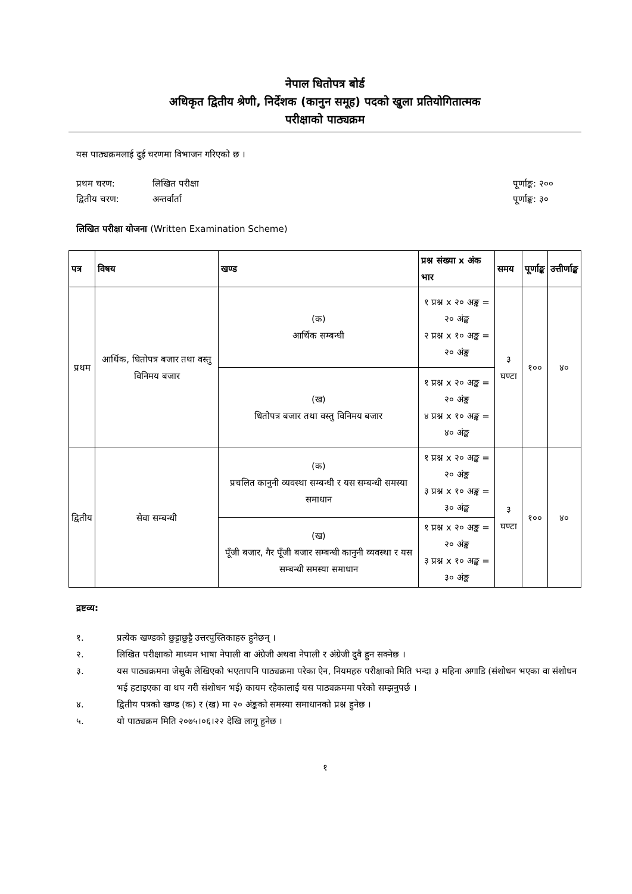नेपाल धितोपत्र बोर्ड
अधिकृत द्वितीय श्रेणी, निर्देशक (कानुन समूह) पदको खुला प्रतियोगितात्मक
परीक्षाको पाठ्यक्रम
यस पाठ्यक्रमलाई दुई चरणमा विभाजन गरिएको छ ।
प्रथम चरण: लिखित परीक्षा पूर्णाङ्क: २००
द्वितीय चरण: अन्तर्वार्ता पूर्णाङ्क: ३०
लिखित परीक्षा योजना (Written Examination Scheme)
| पत्र | विषय | खण्ड | प्रश्न संख्या x अंक भार | समय | पूर्णाङ्क | उत्तीर्णाङ्क |
| --- | --- | --- | --- | --- | --- | --- |
| प्रथम | आर्थिक, धितोपत्र बजार तथा वस्तु विनिमय बजार | (क) आर्थिक सम्बन्धी | १ प्रश्न x २० अङ्क = २० अंङ्क २ प्रश्न x १० अङ्क = २० अंङ्क | ३ घण्टा | १०० | ४० |
| | | (ख) धितोपत्र बजार तथा वस्तु विनिमय बजार | १ प्रश्न x २० अङ्क = २० अंङ्क ४ प्रश्न x १० अङ्क = ४० अंङ्क | | | |
| द्वितीय | सेवा सम्बन्धी | (क) प्रचलित कानुनी व्यवस्था सम्बन्धी र यस सम्बन्धी समस्या समाधान | १ प्रश्न x २० अङ्क = २० अंङ्क ३ प्रश्न x १० अङ्क = ३० अंङ्क | ३ घण्टा | १०० | ४० |
| | | (ख) पूँजी बजार, गैर पूँजी बजार सम्बन्धी कानुनी व्यवस्था र यस सम्बन्धी समस्या समाधान | १ प्रश्न x २० अङ्क = २० अंङ्क ३ प्रश्न x १० अङ्क = ३० अंङ्क | | | |
द्रष्टव्य:
१. प्रत्येक खण्डको छुट्टाछुट्टै उत्तरपुस्तिकाहरु हुनेछन् ।
२. लिखित परीक्षाको माध्यम भाषा नेपाली वा अंग्रेजी अथवा नेपाली र अंग्रेजी दुवै हुन सक्नेछ ।
३. यस पाठ्यक्रममा जेसुकै लेखिएको भएतापनि पाठ्यक्रमा परेका ऐन, नियमहरु परीक्षाको मिति भन्दा ३ महिना अगाडि (संशोधन भएका वा संशोधन भई हटाइएका वा थप गरी संशोधन भई) कायम रहेकालाई यस पाठ्यक्रममा परेको सम्झनुपर्छ ।
४. द्वितीय पत्रको खण्ड (क) र (ख) मा २० अंङ्कको समस्या समाधानको प्रश्न हुनेछ ।
५. यो पाठ्यक्रम मिति २०७५।०६।२२ देखि लागू हुनेछ ।
१